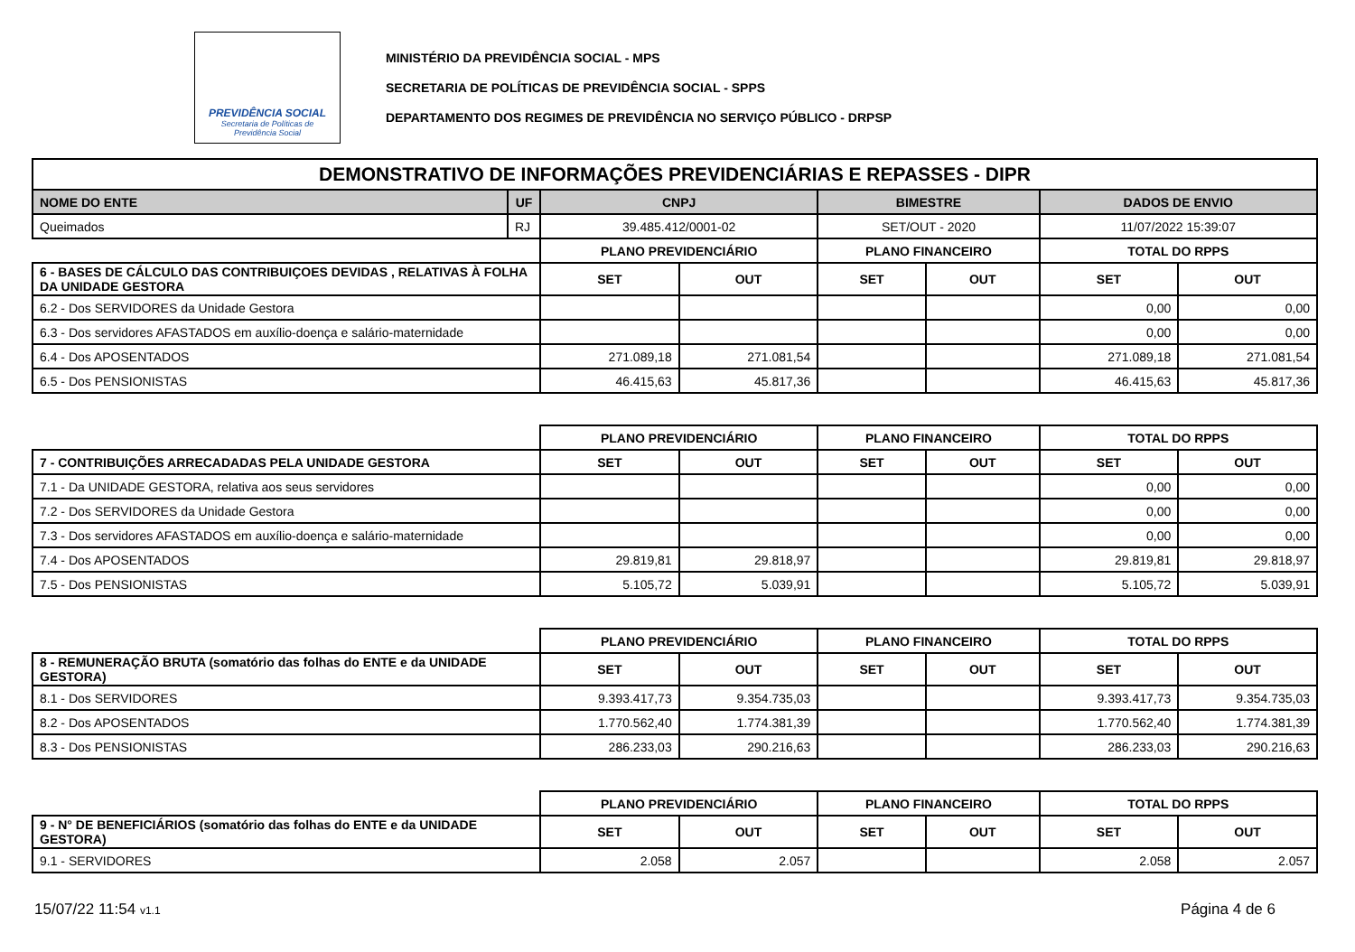PREVIDÊNCIA SOCIAL
Secretaria de Políticas de
Previdência Social
MINISTÉRIO DA PREVIDÊNCIA SOCIAL - MPS
SECRETARIA DE POLÍTICAS DE PREVIDÊNCIA SOCIAL - SPPS
DEPARTAMENTO DOS REGIMES DE PREVIDÊNCIA NO SERVIÇO PÚBLICO - DRPSP
| DEMONSTRATIVO DE INFORMAÇÕES PREVIDENCIÁRIAS E REPASSES - DIPR | | | | | | | |
| --- | --- | --- | --- | --- | --- | --- | --- |
| NOME DO ENTE | UF | CNPJ | | BIMESTRE | | DADOS DE ENVIO | |
| Queimados | RJ | 39.485.412/0001-02 | | SET/OUT - 2020 | | 11/07/2022 15:39:07 | |
| | | PLANO PREVIDENCIÁRIO | | PLANO FINANCEIRO | | TOTAL DO RPPS | |
| 6 - BASES DE CÁLCULO DAS CONTRIBUIÇOES DEVIDAS , RELATIVAS À FOLHA DA UNIDADE GESTORA | | SET | OUT | SET | OUT | SET | OUT |
| 6.2 - Dos SERVIDORES da Unidade Gestora | | | | | | 0,00 | 0,00 |
| 6.3 - Dos servidores AFASTADOS em auxílio-doença e salário-maternidade | | | | | | 0,00 | 0,00 |
| 6.4 - Dos APOSENTADOS | | 271.089,18 | 271.081,54 | | | 271.089,18 | 271.081,54 |
| 6.5 - Dos PENSIONISTAS | | 46.415,63 | 45.817,36 | | | 46.415,63 | 45.817,36 |
| | | PLANO PREVIDENCIÁRIO | | PLANO FINANCEIRO | | TOTAL DO RPPS | |
| 7 - CONTRIBUIÇÕES ARRECADADAS PELA UNIDADE GESTORA | | SET | OUT | SET | OUT | SET | OUT |
| 7.1 - Da UNIDADE GESTORA, relativa aos seus servidores | | | | | | 0,00 | 0,00 |
| 7.2 - Dos SERVIDORES da Unidade Gestora | | | | | | 0,00 | 0,00 |
| 7.3 - Dos servidores AFASTADOS em auxílio-doença e salário-maternidade | | | | | | 0,00 | 0,00 |
| 7.4 - Dos APOSENTADOS | | 29.819,81 | 29.818,97 | | | 29.819,81 | 29.818,97 |
| 7.5 - Dos PENSIONISTAS | | 5.105,72 | 5.039,91 | | | 5.105,72 | 5.039,91 |
| | | PLANO PREVIDENCIÁRIO | | PLANO FINANCEIRO | | TOTAL DO RPPS | |
| 8 - REMUNERAÇÃO BRUTA (somatório das folhas do ENTE e da UNIDADE GESTORA) | | SET | OUT | SET | OUT | SET | OUT |
| 8.1 - Dos SERVIDORES | | 9.393.417,73 | 9.354.735,03 | | | 9.393.417,73 | 9.354.735,03 |
| 8.2 - Dos APOSENTADOS | | 1.770.562,40 | 1.774.381,39 | | | 1.770.562,40 | 1.774.381,39 |
| 8.3 - Dos PENSIONISTAS | | 286.233,03 | 290.216,63 | | | 286.233,03 | 290.216,63 |
| | | PLANO PREVIDENCIÁRIO | | PLANO FINANCEIRO | | TOTAL DO RPPS | |
| 9 - N° DE BENEFICIÁRIOS (somatório das folhas do ENTE e da UNIDADE GESTORA) | | SET | OUT | SET | OUT | SET | OUT |
| 9.1 - SERVIDORES | | 2.058 | 2.057 | | | 2.058 | 2.057 |
15/07/22 11:54 v1.1 Página 4 de 6